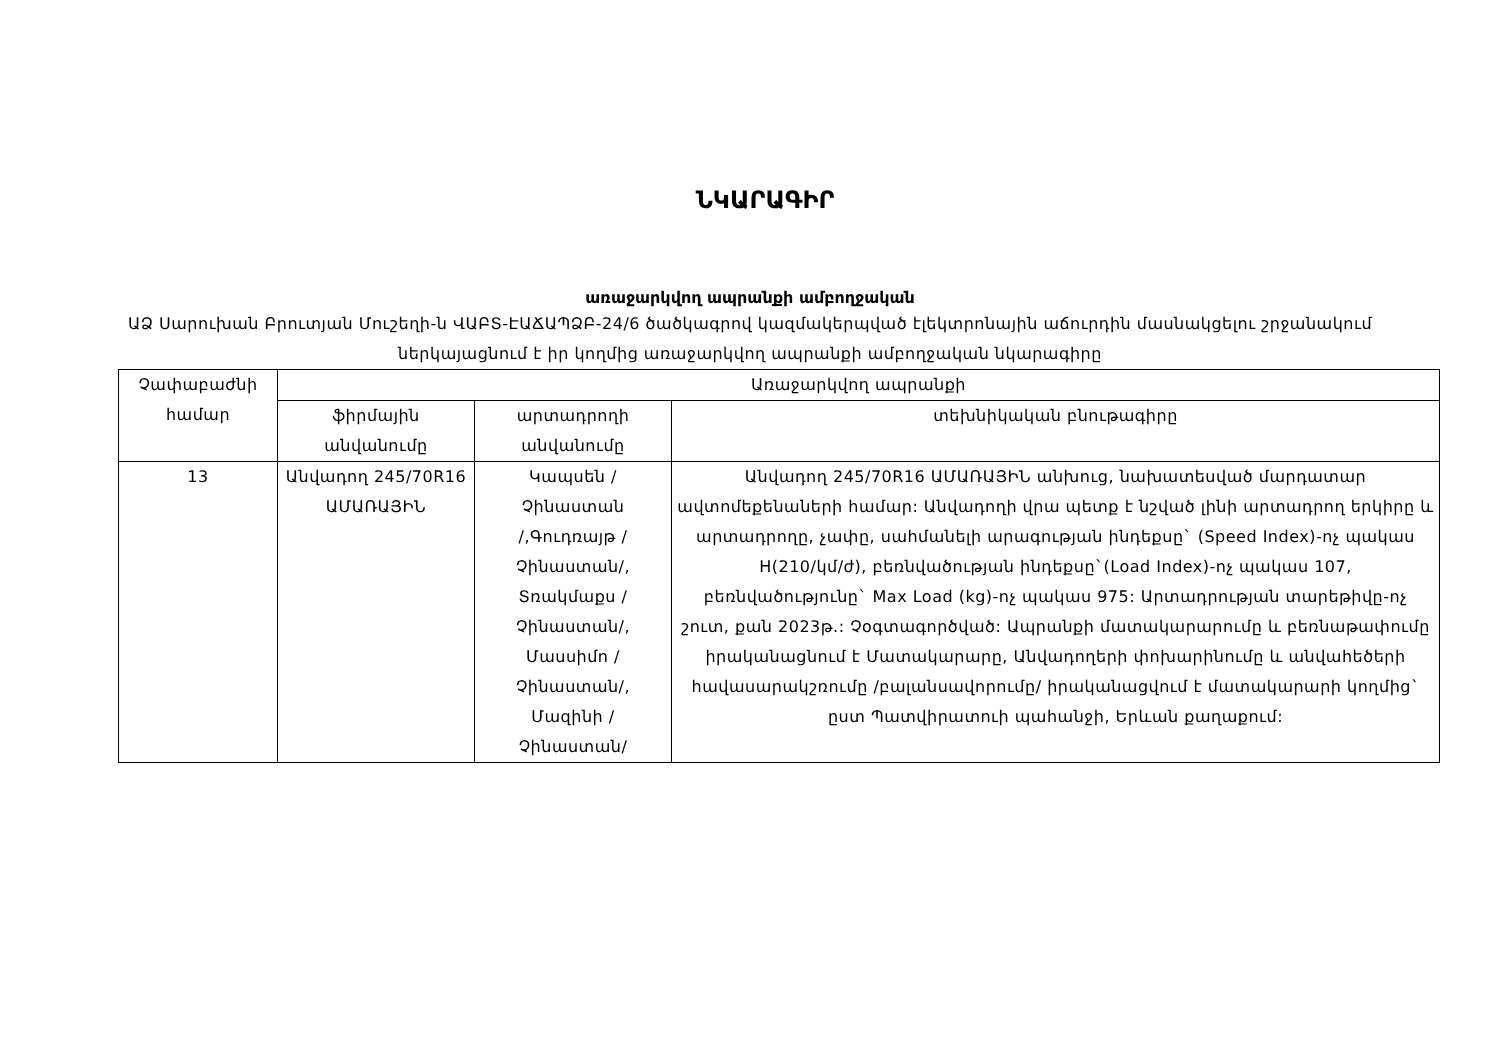ՆԿԱՐԱԳԻՐ
առաջարկվող ապրանքի ամբողջական
ԱՁ Սարուխան Բրուտյան Մուշեղի-ն ՎԱԲՏ-ԷԱՃԱՊՁԲ-24/6 ծածկագրով կազմակերպված էլեկտրոնային աճուրդին մասնակցելու շրջանակում ներկայացնում է իր կողմից առաջարկվող ապրանքի ամբողջական նկարագիրը
| Չափաբաժնի համար | Առաջարկվող ապրանքի | | |
| --- | --- | --- | --- |
| | ֆիրմային անվանումը | արտադրողի անվանումը | տեխնիկական բնութագիրը |
| 13 | Անվադող 245/70R16 ԱՄԱՌԱՅԻՆ | Կապսեն / Չինաստան /,Գուդռայթ / Չինաստան/, Տռակմաքս / Չինաստան/, Մասսիմո / Չինաստան/, Մազինի / Չինաստան/ | Անվադող 245/70R16 ԱՄԱՌԱՅԻՆ անխուց, նախատեսված մարդատար ավտոմեքենաների համար: Անվադողի վրա պետք է նշված լինի արտադրող երկիրը և արտադրողը, չափը, սահմանելի արագության ինդեքսը` (Speed Index)-ոչ պակաս H(210/կմ/ժ), բեռնվածության ինդեքսը`(Load Index)-ոչ պակաս 107, բեռնվածությունը` Max Load (kg)-ոչ պակաս 975: Արտադրության տարեթիվը-ոչ շուտ, քան 2023թ.: Չօգտագործված: Ապրանքի մատակարարումը և բեռնաթափումը իրականացնում է Մատակարարը, Անվադողերի փոխարինումը և անվահեծերի հավասարակշռումը /բալանսավորումը/ իրականացվում է մատակարարի կողմից` ըստ Պատվիրատուի պահանջի, Երևան քաղաքում: |